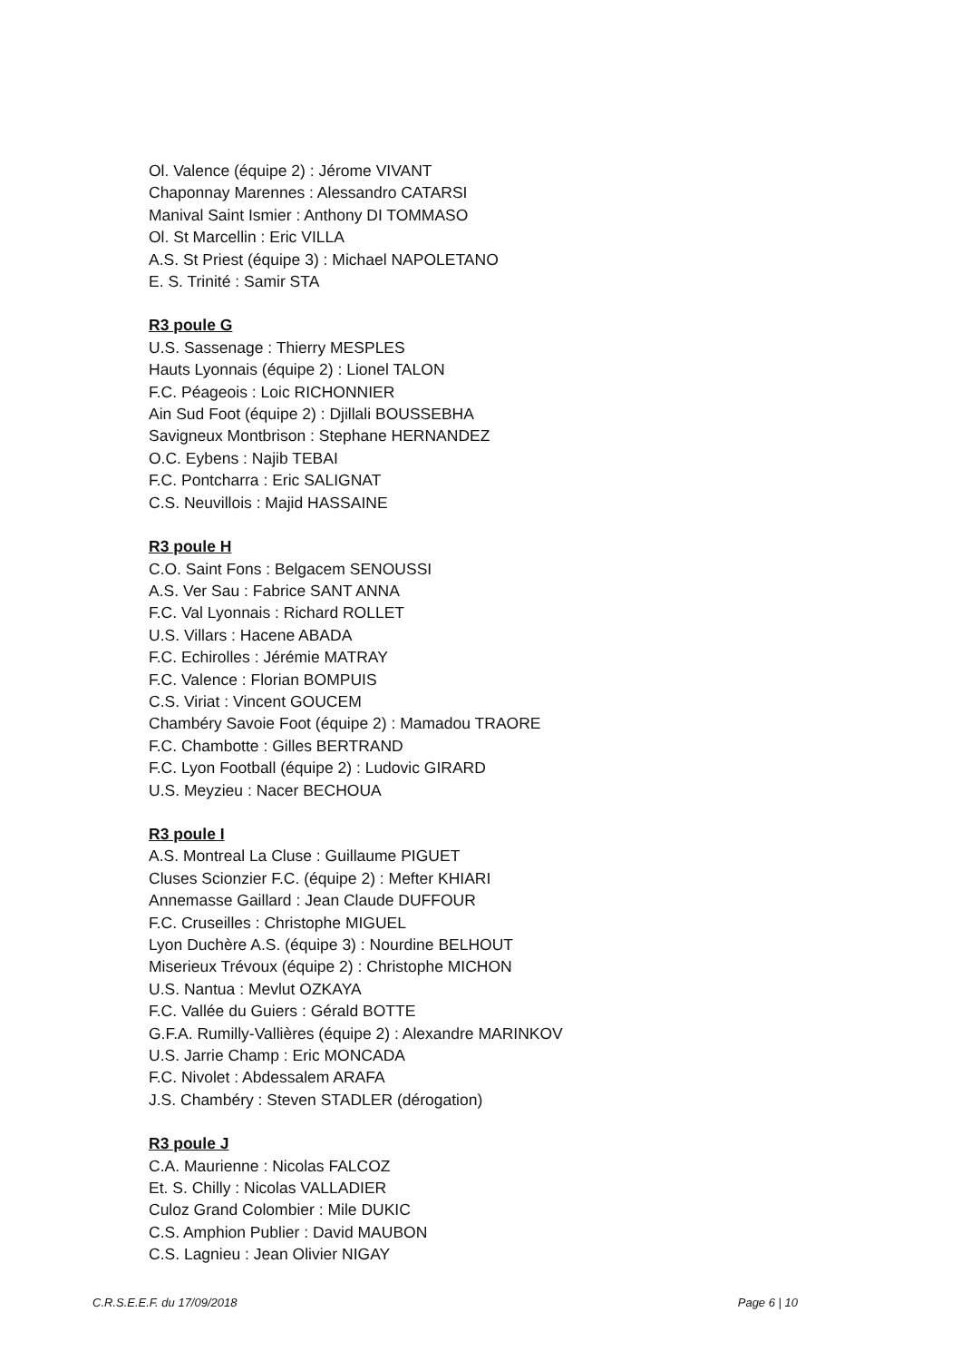Ol. Valence (équipe 2) : Jérome VIVANT
Chaponnay Marennes : Alessandro CATARSI
Manival Saint Ismier : Anthony DI TOMMASO
Ol. St Marcellin : Eric VILLA
A.S. St Priest (équipe 3) : Michael NAPOLETANO
E. S. Trinité : Samir STA
R3 poule G
U.S. Sassenage : Thierry MESPLES
Hauts Lyonnais (équipe 2) : Lionel TALON
F.C. Péageois : Loic RICHONNIER
Ain Sud Foot (équipe 2) : Djillali BOUSSEBHA
Savigneux Montbrison : Stephane HERNANDEZ
O.C. Eybens : Najib TEBAI
F.C. Pontcharra : Eric SALIGNAT
C.S. Neuvillois : Majid HASSAINE
R3 poule H
C.O. Saint Fons : Belgacem SENOUSSI
A.S. Ver Sau : Fabrice SANT ANNA
F.C. Val Lyonnais : Richard ROLLET
U.S. Villars : Hacene ABADA
F.C. Echirolles : Jérémie MATRAY
F.C. Valence : Florian BOMPUIS
C.S. Viriat : Vincent GOUCEM
Chambéry Savoie Foot (équipe 2) : Mamadou TRAORE
F.C. Chambotte : Gilles BERTRAND
F.C. Lyon Football (équipe 2) : Ludovic GIRARD
U.S. Meyzieu : Nacer BECHOUA
R3 poule I
A.S. Montreal La Cluse : Guillaume PIGUET
Cluses Scionzier F.C. (équipe 2) : Mefter KHIARI
Annemasse Gaillard : Jean Claude DUFFOUR
F.C. Cruseilles : Christophe MIGUEL
Lyon Duchère A.S. (équipe 3) : Nourdine BELHOUT
Miserieux Trévoux (équipe 2) : Christophe MICHON
U.S. Nantua : Mevlut OZKAYA
F.C. Vallée du Guiers : Gérald BOTTE
G.F.A. Rumilly-Vallières (équipe 2) : Alexandre MARINKOV
U.S. Jarrie Champ : Eric MONCADA
F.C. Nivolet : Abdessalem ARAFA
J.S. Chambéry : Steven STADLER (dérogation)
R3 poule J
C.A. Maurienne : Nicolas FALCOZ
Et. S. Chilly : Nicolas VALLADIER
Culoz Grand Colombier : Mile DUKIC
C.S. Amphion Publier : David MAUBON
C.S. Lagnieu : Jean Olivier NIGAY
C.R.S.E.E.F. du 17/09/2018 Page 6 | 10